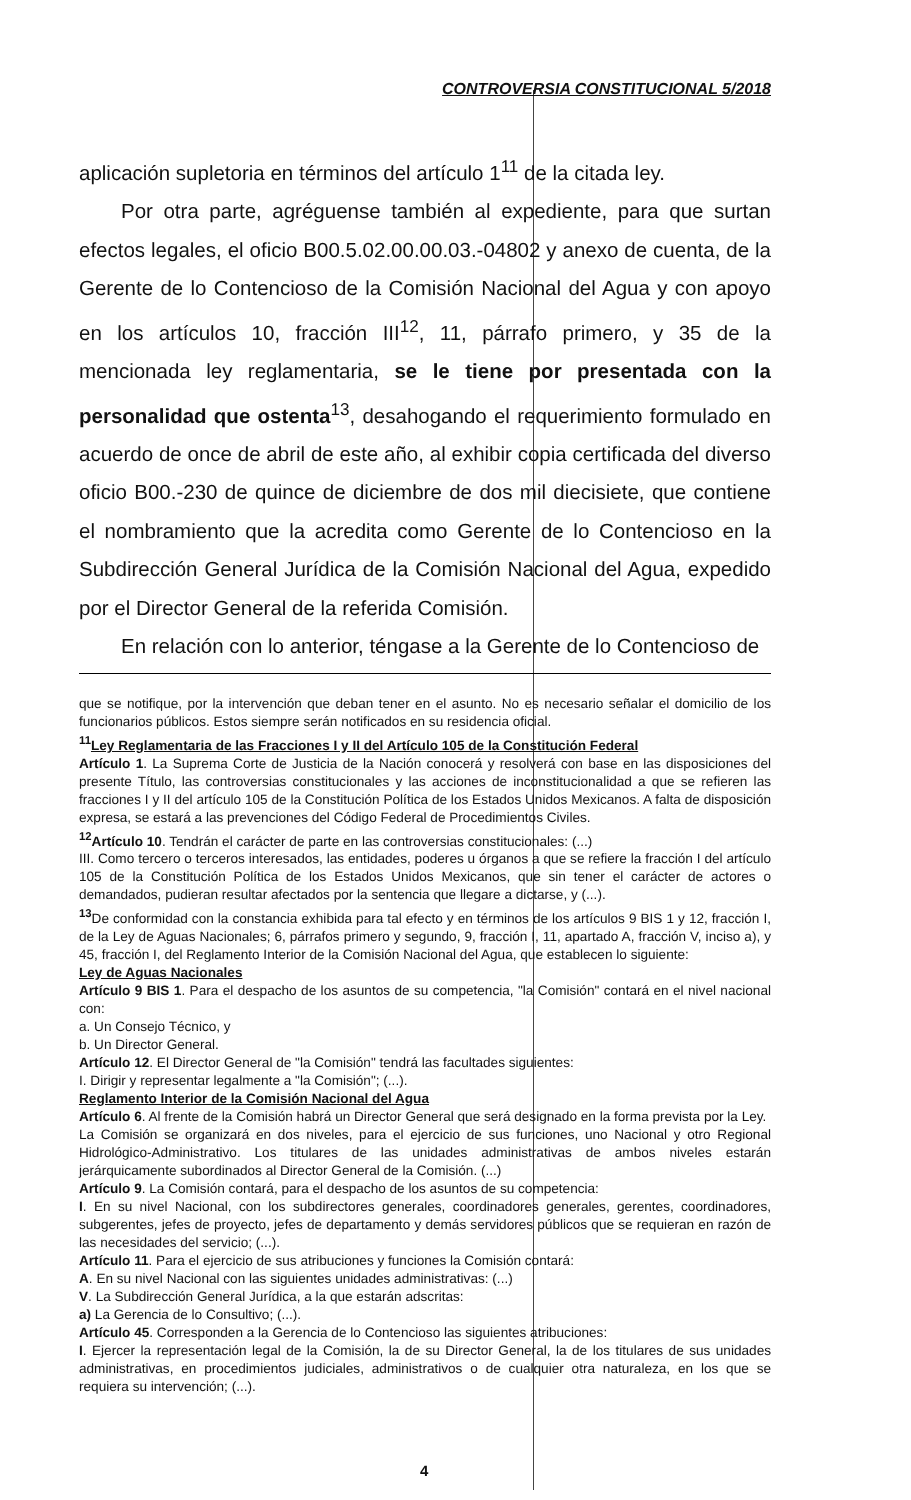CONTROVERSIA CONSTITUCIONAL 5/2018
aplicación supletoria en términos del artículo 1<sup>11</sup> de la citada ley.
Por otra parte, agréguense también al expediente, para que surtan efectos legales, el oficio B00.5.02.00.00.03.-04802 y anexo de cuenta, de la Gerente de lo Contencioso de la Comisión Nacional del Agua y con apoyo en los artículos 10, fracción III<sup>12</sup>, 11, párrafo primero, y 35 de la mencionada ley reglamentaria, se le tiene por presentada con la personalidad que ostenta<sup>13</sup>, desahogando el requerimiento formulado en acuerdo de once de abril de este año, al exhibir copia certificada del diverso oficio B00.-230 de quince de diciembre de dos mil diecisiete, que contiene el nombramiento que la acredita como Gerente de lo Contencioso en la Subdirección General Jurídica de la Comisión Nacional del Agua, expedido por el Director General de la referida Comisión.
En relación con lo anterior, téngase a la Gerente de lo Contencioso de
que se notifique, por la intervención que deban tener en el asunto. No es necesario señalar el domicilio de los funcionarios públicos. Estos siempre serán notificados en su residencia oficial.
<sup>11</sup> Ley Reglamentaria de las Fracciones I y II del Artículo 105 de la Constitución Federal
Artículo 1. La Suprema Corte de Justicia de la Nación conocerá y resolverá con base en las disposiciones del presente Título, las controversias constitucionales y las acciones de inconstitucionalidad a que se refieren las fracciones I y II del artículo 105 de la Constitución Política de los Estados Unidos Mexicanos. A falta de disposición expresa, se estará a las prevenciones del Código Federal de Procedimientos Civiles.
<sup>12</sup> Artículo 10. Tendrán el carácter de parte en las controversias constitucionales: (...)
III. Como tercero o terceros interesados, las entidades, poderes u órganos a que se refiere la fracción I del artículo 105 de la Constitución Política de los Estados Unidos Mexicanos, que sin tener el carácter de actores o demandados, pudieran resultar afectados por la sentencia que llegare a dictarse, y (...).
<sup>13</sup> De conformidad con la constancia exhibida para tal efecto y en términos de los artículos 9 BIS 1 y 12, fracción I, de la Ley de Aguas Nacionales; 6, párrafos primero y segundo, 9, fracción I, 11, apartado A, fracción V, inciso a), y 45, fracción I, del Reglamento Interior de la Comisión Nacional del Agua, que establecen lo siguiente:
Ley de Aguas Nacionales
Artículo 9 BIS 1. Para el despacho de los asuntos de su competencia, "la Comisión" contará en el nivel nacional con:
a. Un Consejo Técnico, y
b. Un Director General.
Artículo 12. El Director General de "la Comisión" tendrá las facultades siguientes:
I. Dirigir y representar legalmente a "la Comisión"; (...).
Reglamento Interior de la Comisión Nacional del Agua
Artículo 6. Al frente de la Comisión habrá un Director General que será designado en la forma prevista por la Ley.
La Comisión se organizará en dos niveles, para el ejercicio de sus funciones, uno Nacional y otro Regional Hidrológico-Administrativo. Los titulares de las unidades administrativas de ambos niveles estarán jerárquicamente subordinados al Director General de la Comisión. (...)
Artículo 9. La Comisión contará, para el despacho de los asuntos de su competencia:
I. En su nivel Nacional, con los subdirectores generales, coordinadores generales, gerentes, coordinadores, subgerentes, jefes de proyecto, jefes de departamento y demás servidores públicos que se requieran en razón de las necesidades del servicio; (...).
Artículo 11. Para el ejercicio de sus atribuciones y funciones la Comisión contará:
A. En su nivel Nacional con las siguientes unidades administrativas: (...)
V. La Subdirección General Jurídica, a la que estarán adscritas:
a) La Gerencia de lo Consultivo; (...).
Artículo 45. Corresponden a la Gerencia de lo Contencioso las siguientes atribuciones:
I. Ejercer la representación legal de la Comisión, la de su Director General, la de los titulares de sus unidades administrativas, en procedimientos judiciales, administrativos o de cualquier otra naturaleza, en los que se requiera su intervención; (...).
4